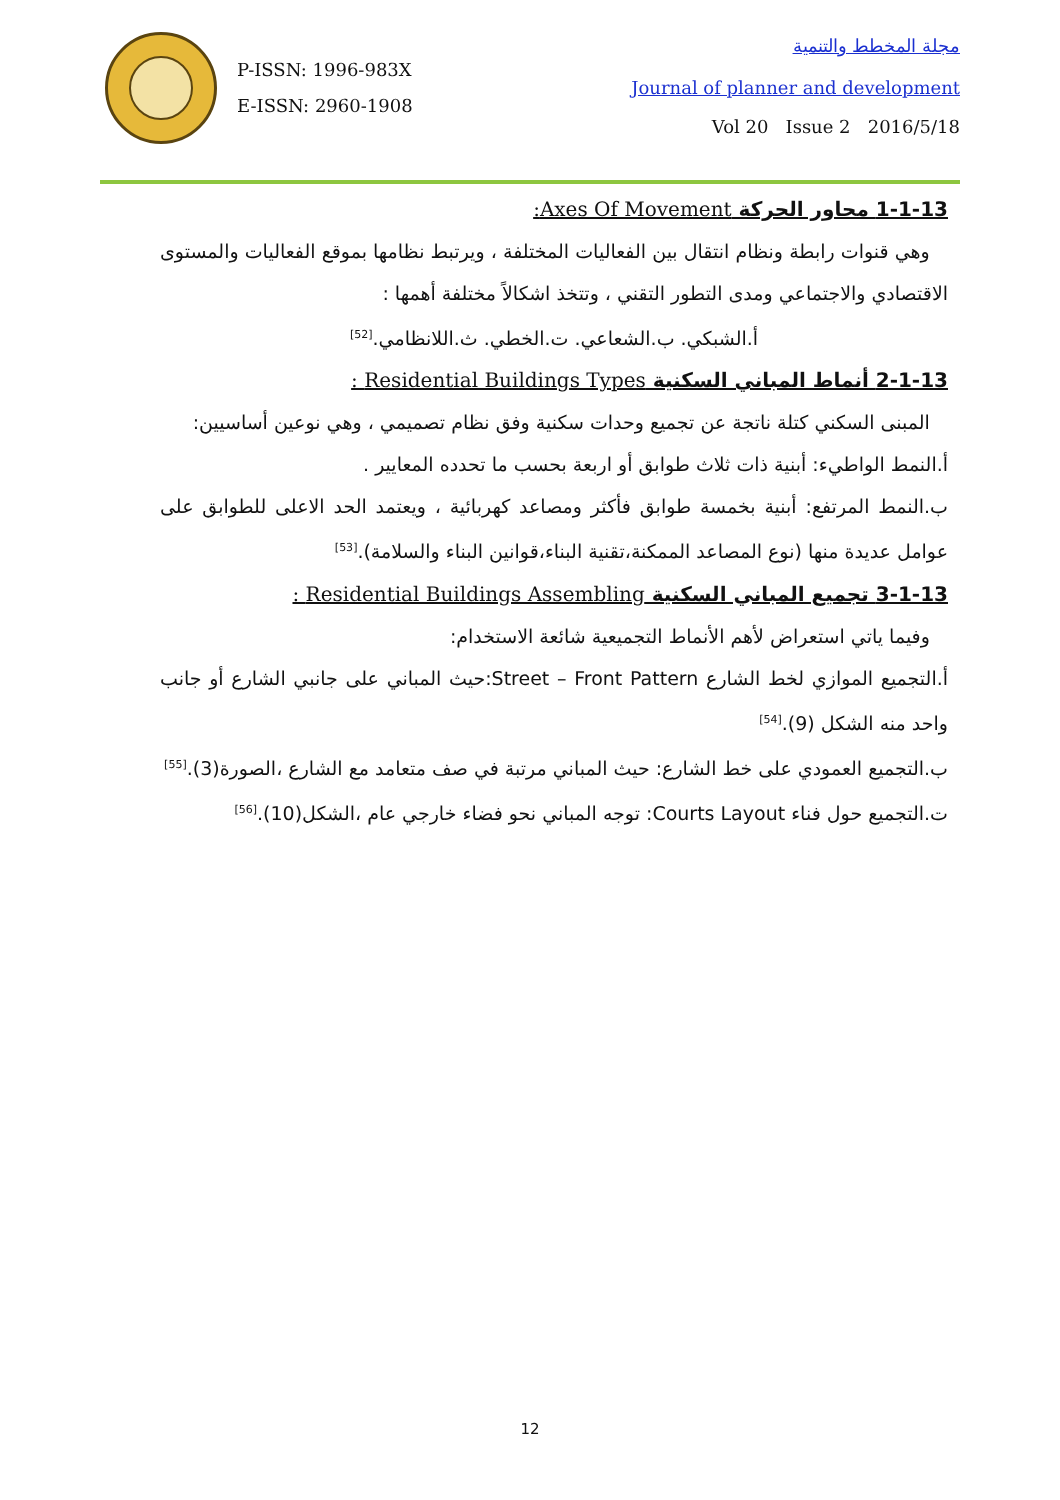P-ISSN: 1996-983X
E-ISSN: 2960-1908
مجلة المخطط والتنمية
Journal of planner and development
Vol 20 Issue 2 2016/5/18
1-1-13 محاور الحركة Axes Of Movement:
وهي قنوات رابطة ونظام انتقال بين الفعاليات المختلفة ، ويرتبط نظامها بموقع الفعاليات والمستوى الاقتصادي والاجتماعي ومدى التطور التقني ، وتتخذ اشكالاً مختلفة أهمها :
أ.الشبكي. ب.الشعاعي. ت.الخطي. ث.اللانظامي.<sup>[52]</sup>
2-1-13 أنماط المباني السكنية Residential Buildings Types :
المبنى السكني كتلة ناتجة عن تجميع وحدات سكنية وفق نظام تصميمي ، وهي نوعين أساسيين:
أ.النمط الواطيء: أبنية ذات ثلاث طوابق أو اربعة بحسب ما تحدده المعايير .
ب.النمط المرتفع: أبنية بخمسة طوابق فأكثر ومصاعد كهربائية ، ويعتمد الحد الاعلى للطوابق على عوامل عديدة منها (نوع المصاعد الممكنة،تقنية البناء،قوانين البناء والسلامة).<sup>[53]</sup>
3-1-13 تجميع المباني السكنية Residential Buildings Assembling :
وفيما ياتي استعراض لأهم الأنماط التجميعية شائعة الاستخدام:
أ.التجميع الموازي لخط الشارع Street – Front Pattern:حيث المباني على جانبي الشارع أو جانب واحد منه الشكل (9).<sup>[54]</sup>
ب.التجميع العمودي على خط الشارع: حيث المباني مرتبة في صف متعامد مع الشارع ،الصورة(3).<sup>[55]</sup>
ت.التجميع حول فناء Courts Layout: توجه المباني نحو فضاء خارجي عام ،الشكل(10).<sup>[56]</sup>
12